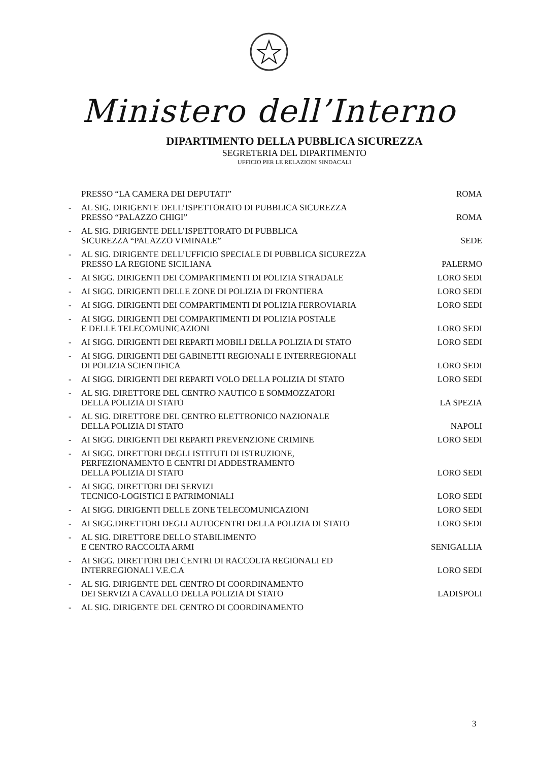Ministero dell’Interno
DIPARTIMENTO DELLA PUBBLICA SICUREZZA
SEGRETERIA DEL DIPARTIMENTO
UFFICIO PER LE RELAZIONI SINDACALI
PRESSO “LA CAMERA DEI DEPUTATI” ROMA
- AL SIG. DIRIGENTE DELL’ISPETTORATO DI PUBBLICA SICUREZZA
PRESSO “PALAZZO CHIGI” ROMA
- AL SIG. DIRIGENTE DELL’ISPETTORATO DI PUBBLICA
SICUREZZA “PALAZZO VIMINALE” SEDE
- AL SIG. DIRIGENTE DELL’UFFICIO SPECIALE DI PUBBLICA SICUREZZA
PRESSO LA REGIONE SICILIANA PALERMO
- AI SIGG. DIRIGENTI DEI COMPARTIMENTI DI POLIZIA STRADALE LORO SEDI
- AI SIGG. DIRIGENTI DELLE ZONE DI POLIZIA DI FRONTIERA LORO SEDI
- AI SIGG. DIRIGENTI DEI COMPARTIMENTI DI POLIZIA FERROVIARIA LORO SEDI
- AI SIGG. DIRIGENTI DEI COMPARTIMENTI DI POLIZIA POSTALE
E DELLE TELECOMUNICAZIONI LORO SEDI
- AI SIGG. DIRIGENTI DEI REPARTI MOBILI DELLA POLIZIA DI STATO LORO SEDI
- AI SIGG. DIRIGENTI DEI GABINETTI REGIONALI E INTERREGIONALI
DI POLIZIA SCIENTIFICA LORO SEDI
- AI SIGG. DIRIGENTI DEI REPARTI VOLO DELLA POLIZIA DI STATO LORO SEDI
- AL SIG. DIRETTORE DEL CENTRO NAUTICO E SOMMOZZATORI
DELLA POLIZIA DI STATO LA SPEZIA
- AL SIG. DIRETTORE DEL CENTRO ELETTRONICO NAZIONALE
DELLA POLIZIA DI STATO NAPOLI
- AI SIGG. DIRIGENTI DEI REPARTI PREVENZIONE CRIMINE LORO SEDI
- AI SIGG. DIRETTORI DEGLI ISTITUTI DI ISTRUZIONE,
PERFEZIONAMENTO E CENTRI DI ADDESTRAMENTO
DELLA POLIZIA DI STATO LORO SEDI
- AI SIGG. DIRETTORI DEI SERVIZI
TECNICO-LOGISTICI E PATRIMONIALI LORO SEDI
- AI SIGG. DIRIGENTI DELLE ZONE TELECOMUNICAZIONI LORO SEDI
- AI SIGG.DIRETTORI DEGLI AUTOCENTRI DELLA POLIZIA DI STATO LORO SEDI
- AL SIG. DIRETTORE DELLO STABILIMENTO
E CENTRO RACCOLTA ARMI SENIGALLIA
- AI SIGG. DIRETTORI DEI CENTRI DI RACCOLTA REGIONALI ED
INTERREGIONALI V.E.C.A LORO SEDI
- AL SIG. DIRIGENTE DEL CENTRO DI COORDINAMENTO
DEI SERVIZI A CAVALLO DELLA POLIZIA DI STATO LADISPOLI
- AL SIG. DIRIGENTE DEL CENTRO DI COORDINAMENTO
3